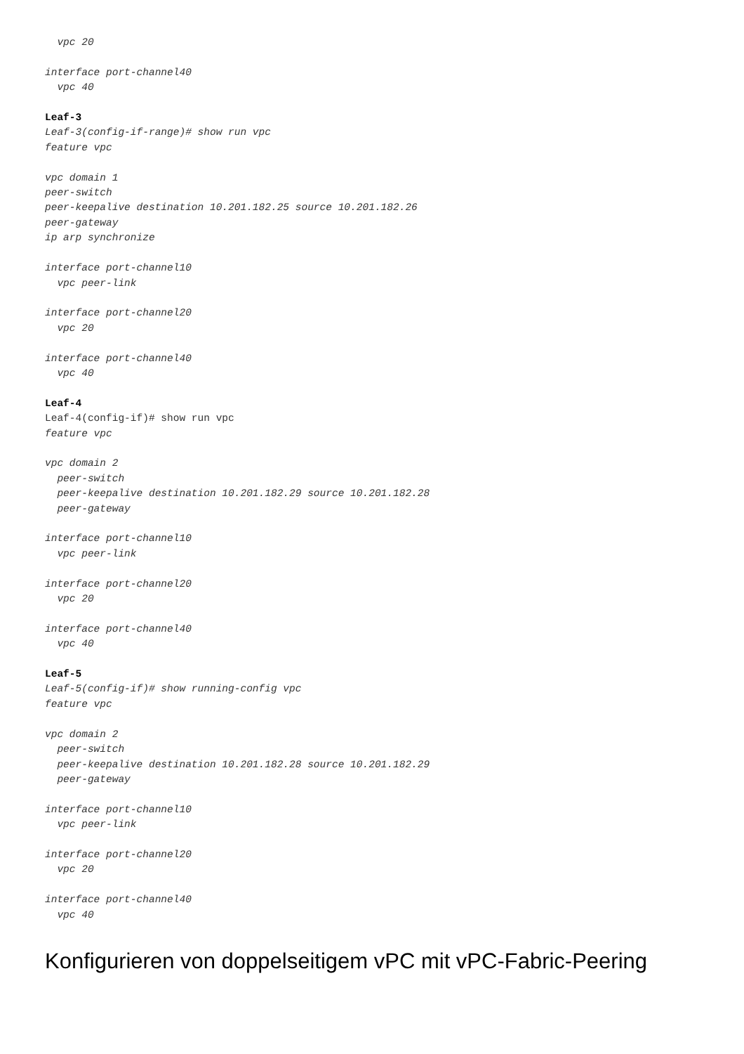vpc 20

interface port-channel40
  vpc 40

Leaf-3
Leaf-3(config-if-range)# show run vpc
feature vpc

vpc domain 1
peer-switch
peer-keepalive destination 10.201.182.25 source 10.201.182.26
peer-gateway
ip arp synchronize

interface port-channel10
  vpc peer-link

interface port-channel20
  vpc 20

interface port-channel40
  vpc 40

Leaf-4
Leaf-4(config-if)# show run vpc
feature vpc

vpc domain 2
  peer-switch
  peer-keepalive destination 10.201.182.29 source 10.201.182.28
  peer-gateway

interface port-channel10
  vpc peer-link

interface port-channel20
  vpc 20

interface port-channel40
  vpc 40

Leaf-5
Leaf-5(config-if)# show running-config vpc
feature vpc

vpc domain 2
  peer-switch
  peer-keepalive destination 10.201.182.28 source 10.201.182.29
  peer-gateway

interface port-channel10
  vpc peer-link

interface port-channel20
  vpc 20

interface port-channel40
  vpc 40
Konfigurieren von doppelseitigem vPC mit vPC-Fabric-Peering